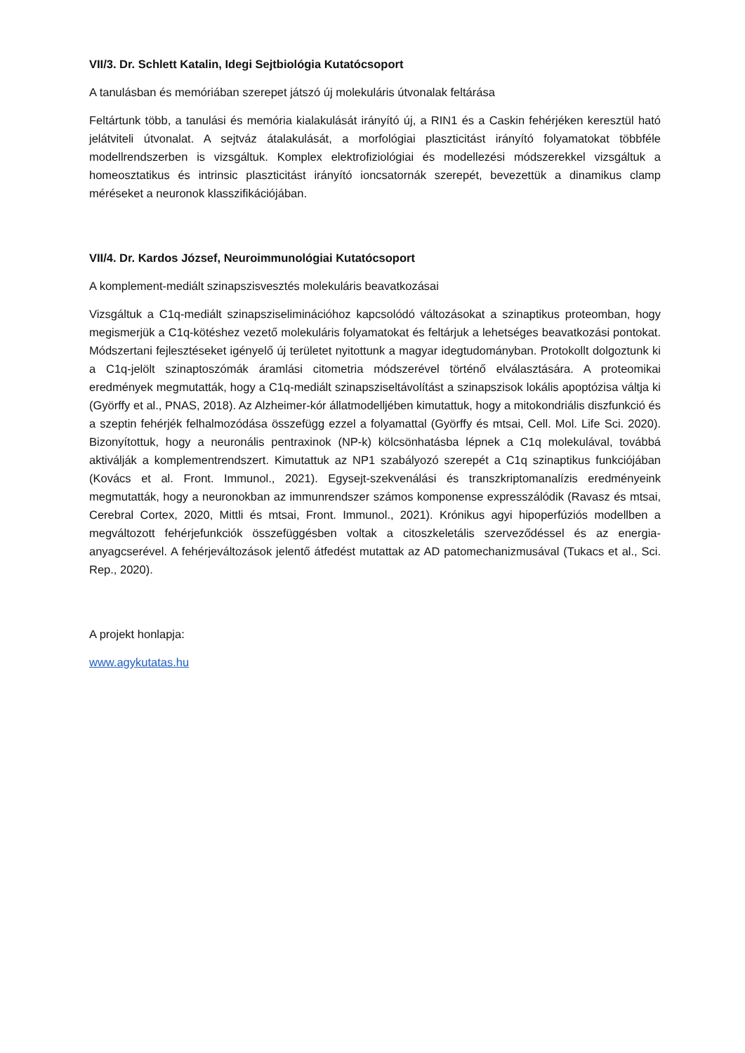VII/3. Dr. Schlett Katalin, Idegi Sejtbiológia Kutatócsoport
A tanulásban és memóriában szerepet játszó új molekuláris útvonalak feltárása
Feltártunk több, a tanulási és memória kialakulását irányító új, a RIN1 és a Caskin fehérjéken keresztül ható jelátviteli útvonalat. A sejtváz átalakulását, a morfológiai plaszticitást irányító folyamatokat többféle modellrendszerben is vizsgáltuk. Komplex elektrofiziológiai és modellezési módszerekkel vizsgáltuk a homeosztatikus és intrinsic plaszticitást irányító ioncsatornák szerepét, bevezettük a dinamikus clamp méréseket a neuronok klasszifikációjában.
VII/4. Dr. Kardos József, Neuroimmunológiai Kutatócsoport
A komplement-mediált szinapszisvesztés molekuláris beavatkozásai
Vizsgáltuk a C1q-mediált szinapsziseliminációhoz kapcsolódó változásokat a szinaptikus proteomban, hogy megismerjük a C1q-kötéshez vezető molekuláris folyamatokat és feltárjuk a lehetséges beavatkozási pontokat. Módszertani fejlesztéseket igényelő új területet nyitottunk a magyar idegtudományban. Protokollt dolgoztunk ki a C1q-jelölt szinaptoszómák áramlási citometria módszerével történő elválasztására. A proteomikai eredmények megmutatták, hogy a C1q-mediált szinapsziseltávolítást a szinapszisok lokális apoptózisa váltja ki (Györffy et al., PNAS, 2018). Az Alzheimer-kór állatmodelljében kimutattuk, hogy a mitokondriális diszfunkció és a szeptin fehérjék felhalmozódása összefügg ezzel a folyamattal (Györffy és mtsai, Cell. Mol. Life Sci. 2020). Bizonyítottuk, hogy a neuronális pentraxinok (NP-k) kölcsönhatásba lépnek a C1q molekulával, továbbá aktiválják a komplementrendszert. Kimutattuk az NP1 szabályozó szerepét a C1q szinaptikus funkciójában (Kovács et al. Front. Immunol., 2021). Egysejt-szekvenálási és transzkriptomanalízis eredményeink megmutatták, hogy a neuronokban az immunrendszer számos komponense expresszálódik (Ravasz és mtsai, Cerebral Cortex, 2020, Mittli és mtsai, Front. Immunol., 2021). Krónikus agyi hipoperfúziós modellben a megváltozott fehérjefunkciók összefüggésben voltak a citoszkeletális szerveződéssel és az energia-anyagcserével. A fehérjeváltozások jelentő átfedést mutattak az AD patomechanizmusával (Tukacs et al., Sci. Rep., 2020).
A projekt honlapja:
www.agykutatas.hu